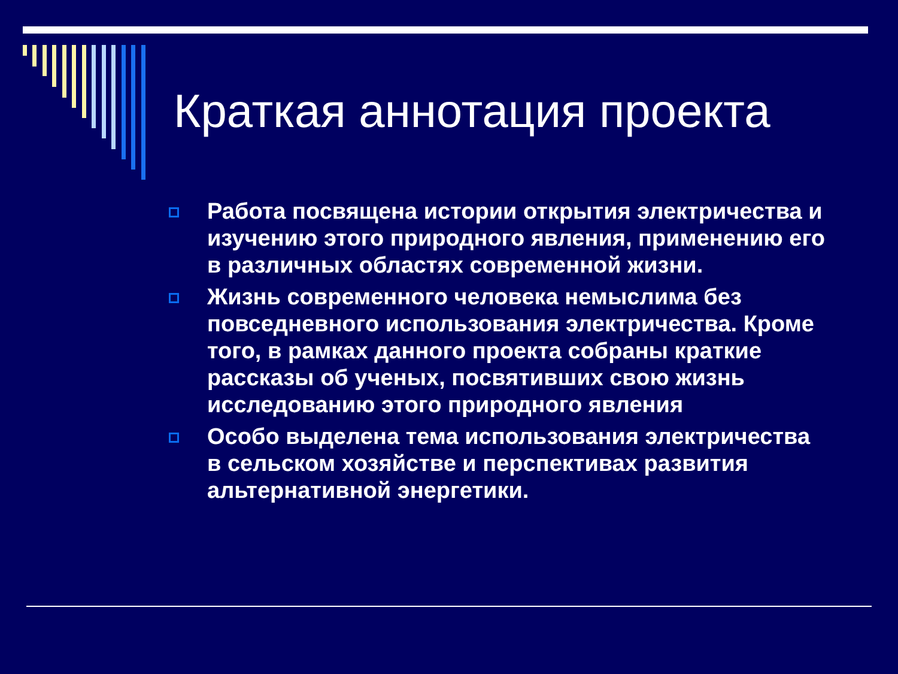Краткая аннотация проекта
Работа посвящена истории открытия электричества и изучению этого природного явления, применению его в различных областях современной жизни.
Жизнь современного человека немыслима без повседневного использования электричества. Кроме того, в рамках данного проекта собраны краткие рассказы об ученых, посвятивших свою жизнь исследованию этого природного явления
Особо выделена тема использования электричества в сельском хозяйстве и перспективах развития альтернативной энергетики.